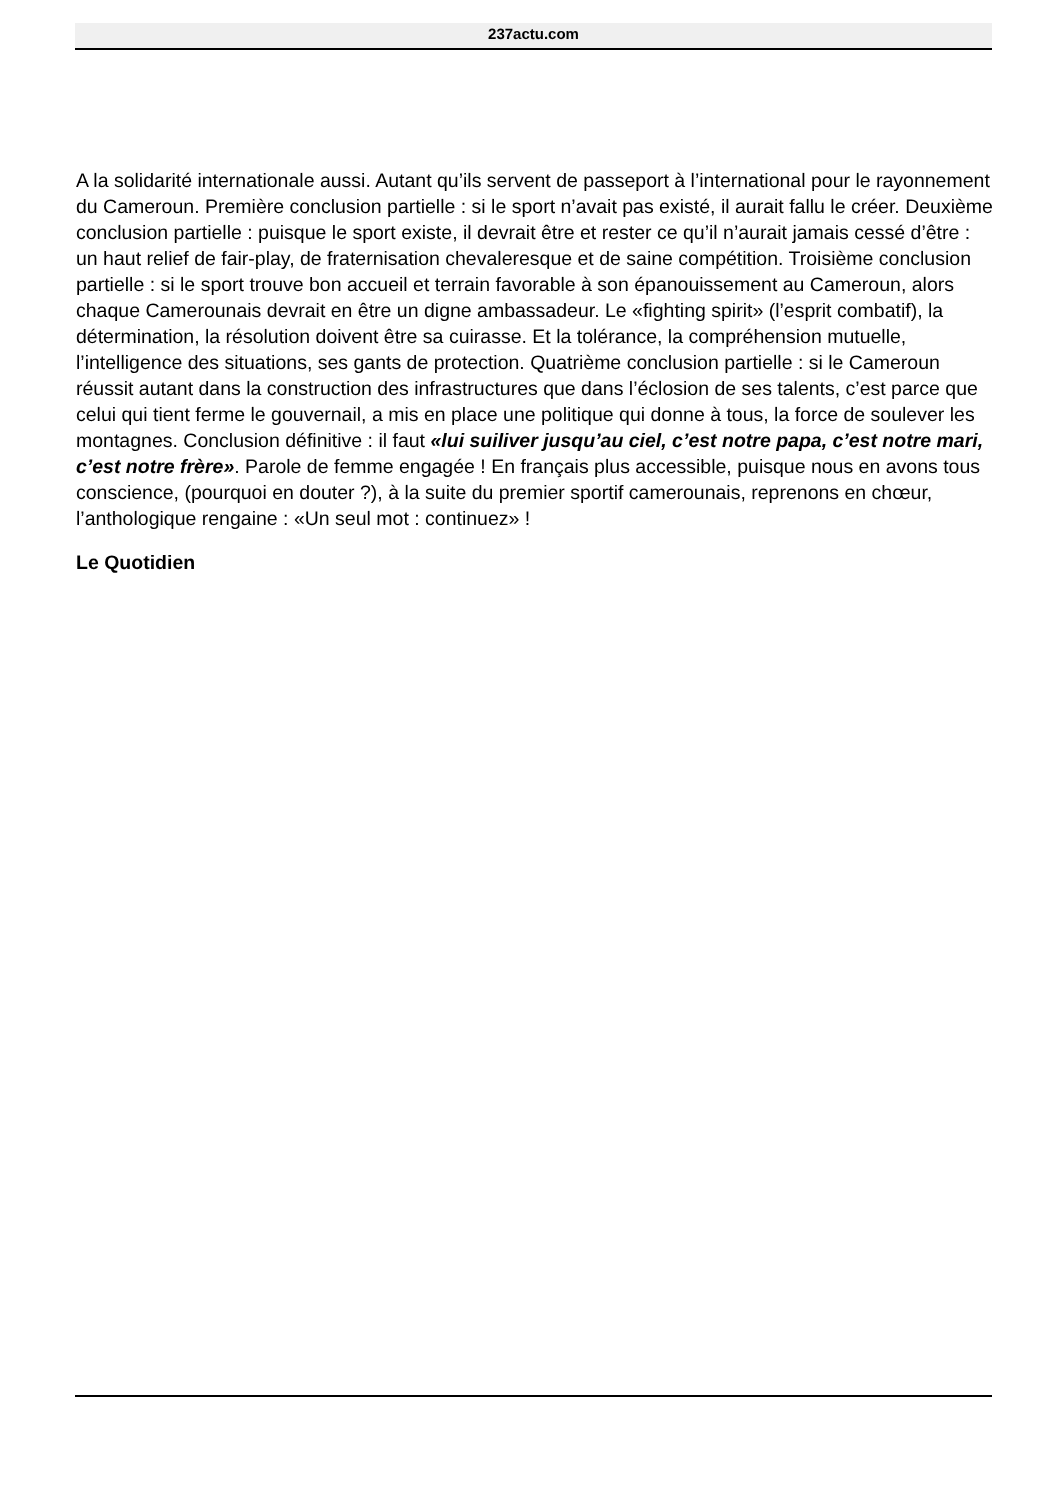237actu.com
A la solidarité internationale aussi. Autant qu’ils servent de passeport à l’international pour le rayonnement du Cameroun. Première conclusion partielle : si le sport n’avait pas existé, il aurait fallu le créer. Deuxième conclusion partielle : puisque le sport existe, il devrait être et rester ce qu’il n’aurait jamais cessé d’être : un haut relief de fair-play, de fraternisation chevaleresque et de saine compétition. Troisième conclusion partielle : si le sport trouve bon accueil et terrain favorable à son épanouissement au Cameroun, alors chaque Camerounais devrait en être un digne ambassadeur. Le «fighting spirit» (l’esprit combatif), la détermination, la résolution doivent être sa cuirasse. Et la tolérance, la compréhension mutuelle, l’intelligence des situations, ses gants de protection. Quatrième conclusion partielle : si le Cameroun réussit autant dans la construction des infrastructures que dans l’éclosion de ses talents, c’est parce que celui qui tient ferme le gouvernail, a mis en place une politique qui donne à tous, la force de soulever les montagnes. Conclusion définitive : il faut «lui suiliver jusqu’au ciel, c’est notre papa, c’est notre mari, c’est notre frère». Parole de femme engagée ! En français plus accessible, puisque nous en avons tous conscience, (pourquoi en douter ?), à la suite du premier sportif camerounais, reprenons en chœur, l’anthologique rengaine : «Un seul mot : continuez» !
Le Quotidien